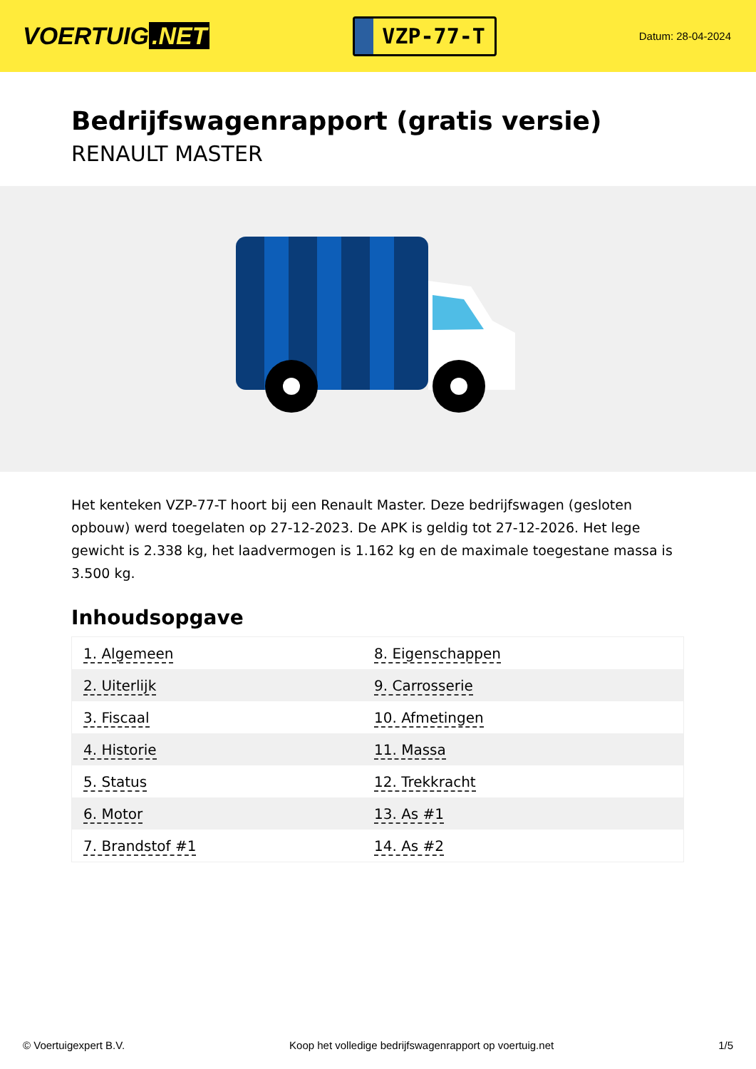VOERTUIG.NET
VZP-77-T
Datum: 28-04-2024
Bedrijfswagenrapport (gratis versie)
RENAULT MASTER
Het kenteken VZP-77-T hoort bij een Renault Master. Deze bedrijfswagen (gesloten opbouw) werd toegelaten op 27-12-2023. De APK is geldig tot 27-12-2026. Het lege gewicht is 2.338 kg, het laadvermogen is 1.162 kg en de maximale toegestane massa is 3.500 kg.
Inhoudsopgave
| 1. Algemeen | 8. Eigenschappen |
| 2. Uiterlijk | 9. Carrosserie |
| 3. Fiscaal | 10. Afmetingen |
| 4. Historie | 11. Massa |
| 5. Status | 12. Trekkracht |
| 6. Motor | 13. As #1 |
| 7. Brandstof #1 | 14. As #2 |
© Voertuigexpert B.V. Koop het volledige bedrijfswagenrapport op voertuig.net 1/5